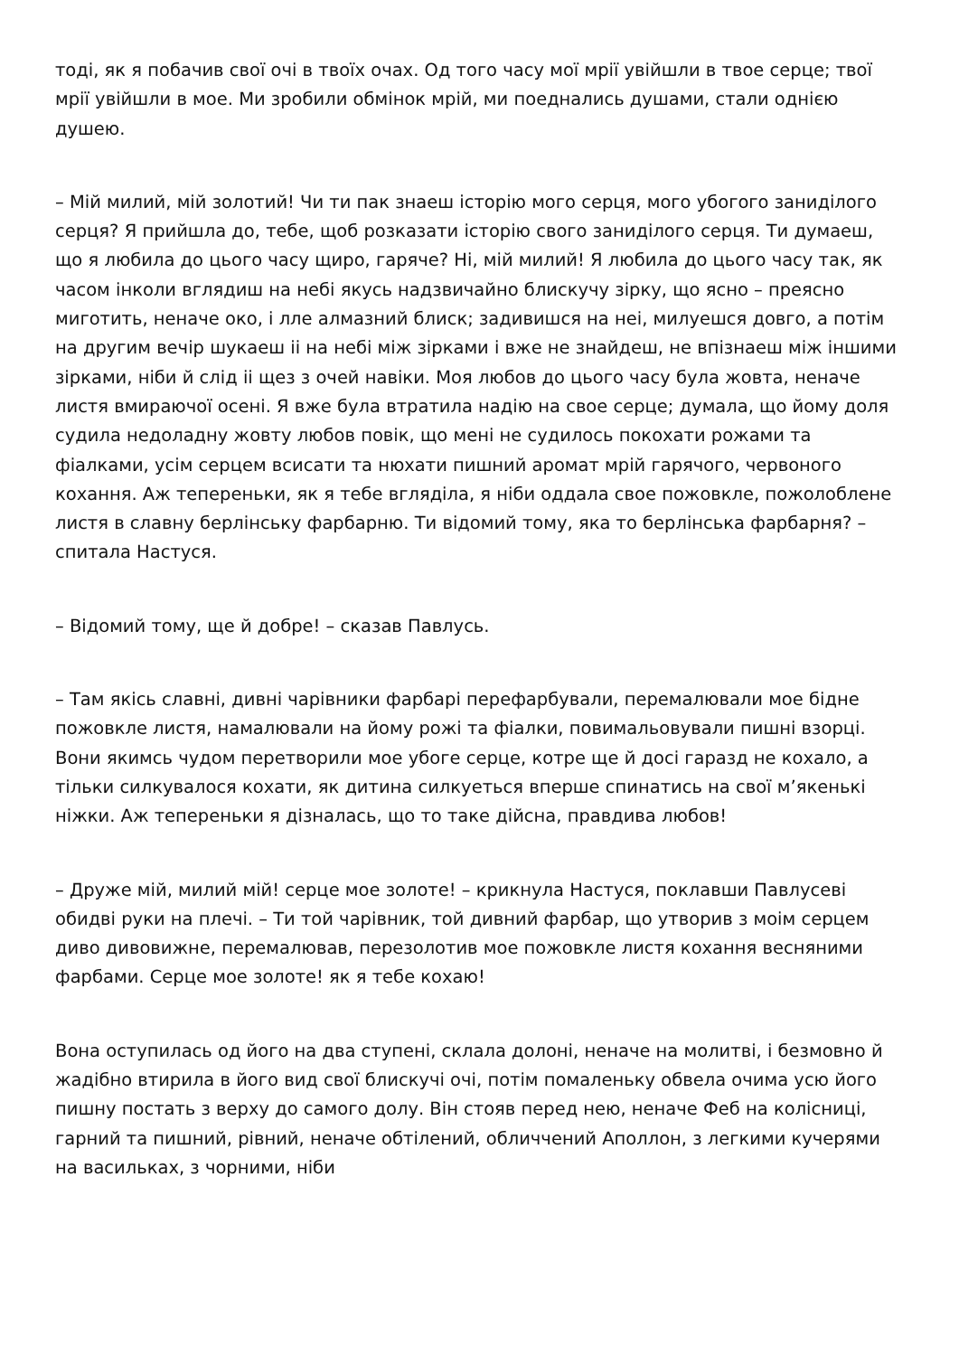тоді, як я побачив свої очі в твоїх очах. Од того часу мої мрії увійшли в твое серце; твої мрії увійшли в мое. Ми зробили обмінок мрій, ми поеднались душами, стали однією душею.
– Мій милий, мій золотий! Чи ти пак знаеш історію мого серця, мого убогого заниділого серця? Я прийшла до, тебе, щоб розказати історію свого заниділого серця. Ти думаеш, що я любила до цього часу щиро, гаряче? Ні, мій милий! Я любила до цього часу так, як часом інколи вглядиш на небі якусь надзвичайно блискучу зірку, що ясно – преясно миготить, неначе око, і лле алмазний блиск; задивишся на неі, милуешся довго, а потім на другим вечір шукаеш іі на небі між зірками і вже не знайдеш, не впізнаеш між іншими зірками, ніби й слід іі щез з очей навіки. Моя любов до цього часу була жовта, неначе листя вмираючої осені. Я вже була втратила надію на свое серце; думала, що йому доля судила недоладну жовту любов повік, що мені не судилось покохати рожами та фіалками, усім серцем всисати та нюхати пишний аромат мрій гарячого, червоного кохання. Аж тепереньки, як я тебе вгляділа, я ніби оддала свое пожовкле, пожолоблене листя в славну берлінську фарбарню. Ти відомий тому, яка то берлінська фарбарня? – спитала Настуся.
– Відомий тому, ще й добре! – сказав Павлусь.
– Там якісь славні, дивні чарівники фарбарі перефарбували, перемалювали мое бідне пожовкле листя, намалювали на йому рожі та фіалки, повимальовували пишні взорці. Вони якимсь чудом перетворили мое убоге серце, котре ще й досі гаразд не кохало, а тільки силкувалося кохати, як дитина силкуеться вперше спинатись на свої м’якенькі ніжки. Аж тепереньки я дізналась, що то таке дійсна, правдива любов!
– Друже мій, милий мій! серце мое золоте! – крикнула Настуся, поклавши Павлусеві обидві руки на плечі. – Ти той чарівник, той дивний фарбар, що утворив з моім серцем диво дивовижне, перемалював, перезолотив мое пожовкле листя кохання весняними фарбами. Серце мое золоте! як я тебе кохаю!
Вона оступилась од його на два ступені, склала долоні, неначе на молитві, і безмовно й жадібно втирила в його вид свої блискучі очі, потім помаленьку обвела очима усю його пишну постать з верху до самого долу. Він стояв перед нею, неначе Феб на колісниці, гарний та пишний, рівний, неначе обтілений, обличчений Аполлон, з легкими кучерями на васильках, з чорними, ніби